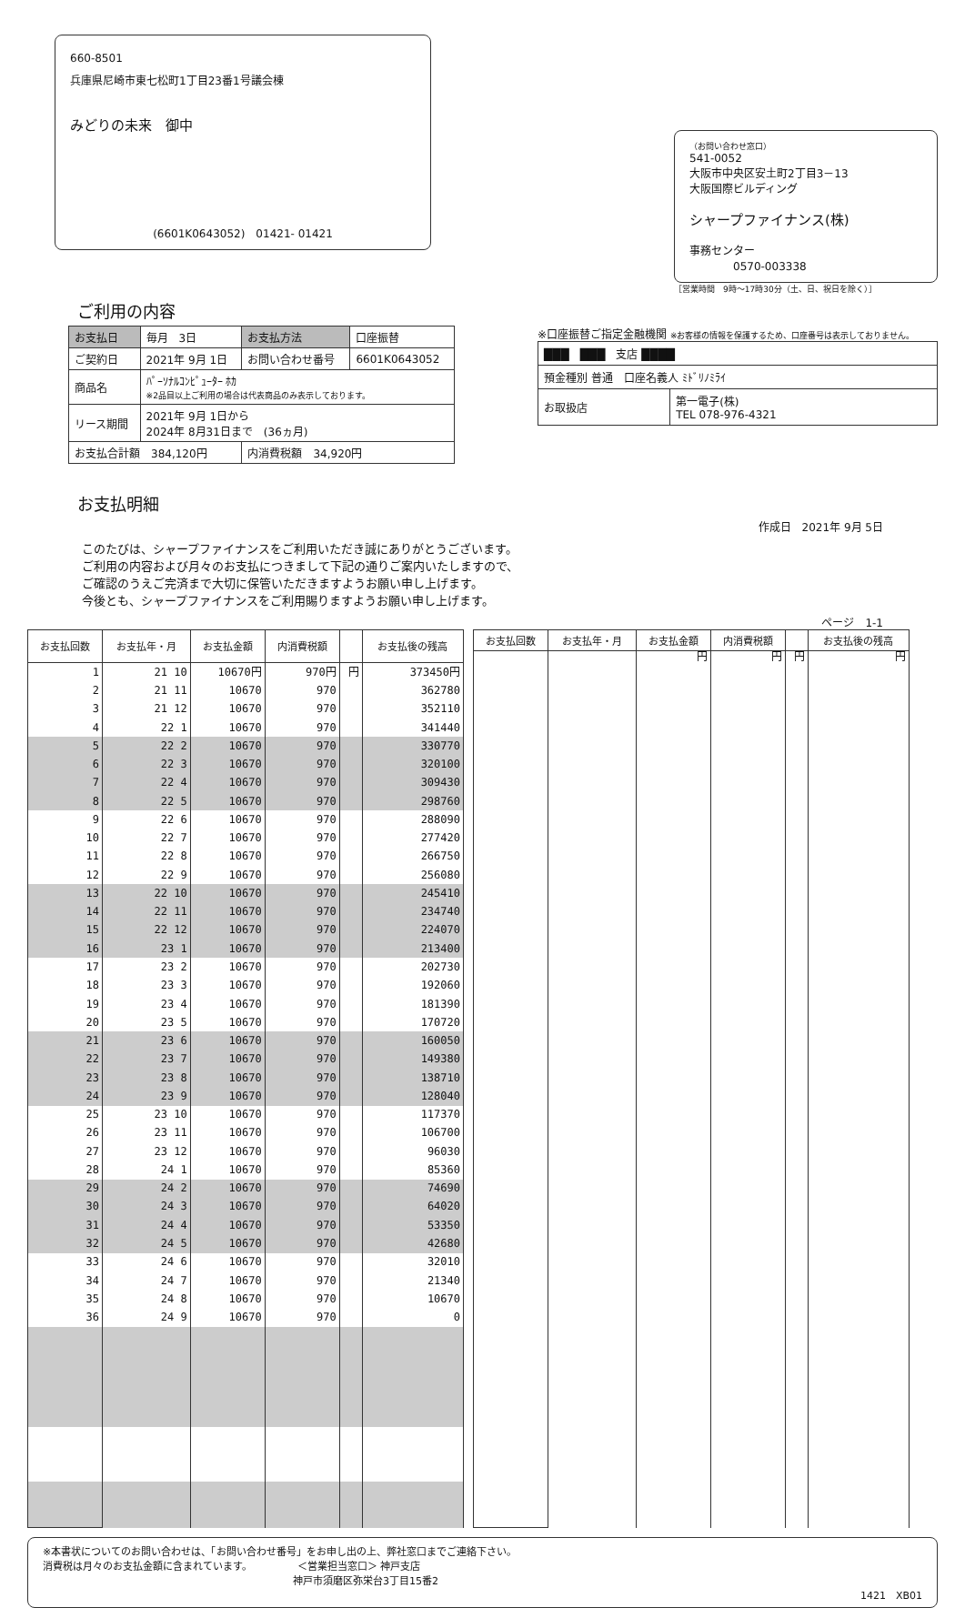660-8501
兵庫県尼崎市東七松町1丁目23番1号議会棟
みどりの未来　御中
(6601K0643052)　01421- 01421
（お問い合わせ窓口）
541-0052
大阪市中央区安土町2丁目3－13
大阪国際ビルディング
シャープファイナンス(株)
事務センター
　　　　0570-003338
［営業時間　9時～17時30分（土、日、祝日を除く）］
ご利用の内容
| お支払日 | 毎月 3日 | お支払方法 | 口座振替 |
| ご契約日 | 2021年 9月 1日 | お問い合わせ番号 | 6601K0643052 |
| 商品名 | ﾊﾟｰｿﾅﾙｺﾝﾋﾟｭｰﾀｰ ﾎｶ ※2品目以上ご利用の場合は代表商品のみ表示しております。 | | |
| リース期間 | 2021年 9月 1日から 2024年 8月31日まで (36ヵ月) | | |
| お支払合計額 384,120円 | | 内消費税額 34,920円 | |
※口座振替ご指定金融機関 ※お客様の情報を保護するため、口座番号は表示しておりません。
| ███ ███ 支店 ████ | |
| 預金種別 普通 口座名義人 ﾐﾄﾞﾘﾉﾐﾗｲ | |
| お取扱店 | 第一電子(株) TEL 078-976-4321 |
お支払明細
作成日　2021年 9月 5日
このたびは、シャープファイナンスをご利用いただき誠にありがとうございます。
ご利用の内容および月々のお支払につきまして下記の通りご案内いたしますので、
ご確認のうえご完済まで大切に保管いただきますようお願い申し上げます。
今後とも、シャープファイナンスをご利用賜りますようお願い申し上げます。
ページ　1-1
| お支払回数 | お支払年・月 | お支払金額 | 内消費税額 | | お支払後の残高 |
| --- | --- | --- | --- | --- | --- |
| 1 | 21 10 | 10670円 | 970円 | 円 | 373450円 |
| 2 | 21 11 | 10670 | 970 | | 362780 |
| 3 | 21 12 | 10670 | 970 | | 352110 |
| 4 | 22 1 | 10670 | 970 | | 341440 |
| 5 | 22 2 | 10670 | 970 | | 330770 |
| 6 | 22 3 | 10670 | 970 | | 320100 |
| 7 | 22 4 | 10670 | 970 | | 309430 |
| 8 | 22 5 | 10670 | 970 | | 298760 |
| 9 | 22 6 | 10670 | 970 | | 288090 |
| 10 | 22 7 | 10670 | 970 | | 277420 |
| 11 | 22 8 | 10670 | 970 | | 266750 |
| 12 | 22 9 | 10670 | 970 | | 256080 |
| 13 | 22 10 | 10670 | 970 | | 245410 |
| 14 | 22 11 | 10670 | 970 | | 234740 |
| 15 | 22 12 | 10670 | 970 | | 224070 |
| 16 | 23 1 | 10670 | 970 | | 213400 |
| 17 | 23 2 | 10670 | 970 | | 202730 |
| 18 | 23 3 | 10670 | 970 | | 192060 |
| 19 | 23 4 | 10670 | 970 | | 181390 |
| 20 | 23 5 | 10670 | 970 | | 170720 |
| 21 | 23 6 | 10670 | 970 | | 160050 |
| 22 | 23 7 | 10670 | 970 | | 149380 |
| 23 | 23 8 | 10670 | 970 | | 138710 |
| 24 | 23 9 | 10670 | 970 | | 128040 |
| 25 | 23 10 | 10670 | 970 | | 117370 |
| 26 | 23 11 | 10670 | 970 | | 106700 |
| 27 | 23 12 | 10670 | 970 | | 96030 |
| 28 | 24 1 | 10670 | 970 | | 85360 |
| 29 | 24 2 | 10670 | 970 | | 74690 |
| 30 | 24 3 | 10670 | 970 | | 64020 |
| 31 | 24 4 | 10670 | 970 | | 53350 |
| 32 | 24 5 | 10670 | 970 | | 42680 |
| 33 | 24 6 | 10670 | 970 | | 32010 |
| 34 | 24 7 | 10670 | 970 | | 21340 |
| 35 | 24 8 | 10670 | 970 | | 10670 |
| 36 | 24 9 | 10670 | 970 | | 0 |
| お支払回数 | お支払年・月 | お支払金額 | 内消費税額 | | お支払後の残高 |
| --- | --- | --- | --- | --- | --- |
| | | 円 | 円 | 円 | 円 |
※本書状についてのお問い合わせは、「お問い合わせ番号」をお申し出の上、弊社窓口までご連絡下さい。
消費税は月々のお支払金額に含まれています。　　　　　＜営業担当窓口＞ 神戸支店
　　　　　　　　　　　　　　　　　　　　　　　　　神戸市須磨区弥栄台3丁目15番2
1421　XB01